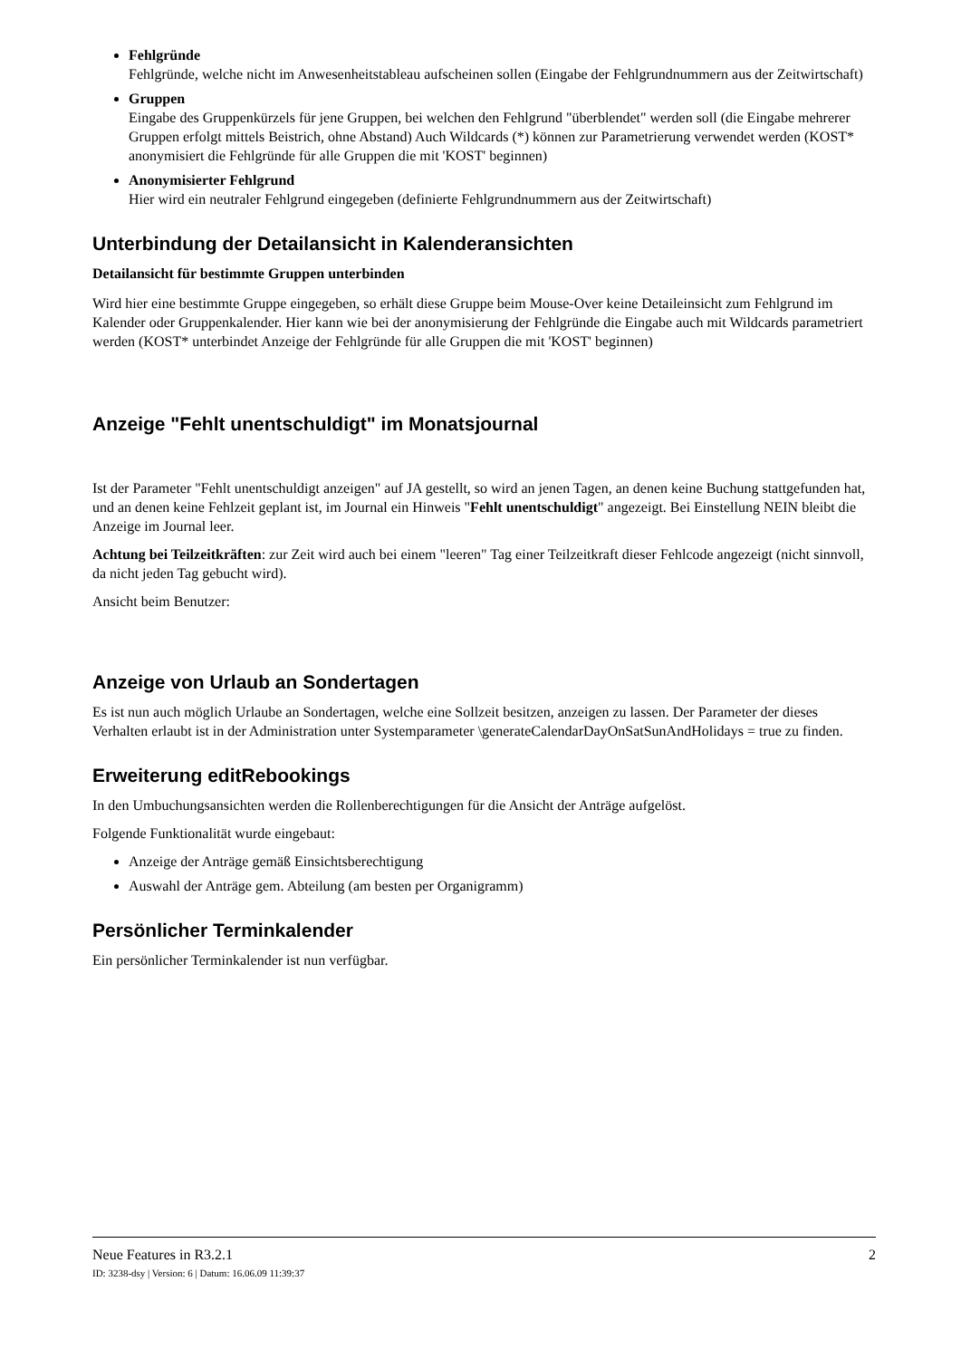Fehlgründe
Fehlgründe, welche nicht im Anwesenheitstableau aufscheinen sollen (Eingabe der Fehlgrundnummern aus der Zeitwirtschaft)
Gruppen
Eingabe des Gruppenkürzels für jene Gruppen, bei welchen den Fehlgrund "überblendet" werden soll (die Eingabe mehrerer Gruppen erfolgt mittels Beistrich, ohne Abstand) Auch Wildcards (*) können zur Parametrierung verwendet werden (KOST* anonymisiert die Fehlgründe für alle Gruppen die mit 'KOST' beginnen)
Anonymisierter Fehlgrund
Hier wird ein neutraler Fehlgrund eingegeben (definierte Fehlgrundnummern aus der Zeitwirtschaft)
Unterbindung der Detailansicht in Kalenderansichten
Detailansicht für bestimmte Gruppen unterbinden
Wird hier eine bestimmte Gruppe eingegeben, so erhält diese Gruppe beim Mouse-Over keine Detaileinsicht zum Fehlgrund im Kalender oder Gruppenkalender. Hier kann wie bei der anonymisierung der Fehlgründe die Eingabe auch mit Wildcards parametriert werden (KOST* unterbindet Anzeige der Fehlgründe für alle Gruppen die mit 'KOST' beginnen)
Anzeige "Fehlt unentschuldigt" im Monatsjournal
Ist der Parameter "Fehlt unentschuldigt anzeigen" auf JA gestellt, so wird an jenen Tagen, an denen keine Buchung stattgefunden hat, und an denen keine Fehlzeit geplant ist, im Journal ein Hinweis "Fehlt unentschuldigt" angezeigt. Bei Einstellung NEIN bleibt die Anzeige im Journal leer.
Achtung bei Teilzeitkräften: zur Zeit wird auch bei einem "leeren" Tag einer Teilzeitkraft dieser Fehlcode angezeigt (nicht sinnvoll, da nicht jeden Tag gebucht wird).
Ansicht beim Benutzer:
Anzeige von Urlaub an Sondertagen
Es ist nun auch möglich Urlaube an Sondertagen, welche eine Sollzeit besitzen, anzeigen zu lassen. Der Parameter der dieses Verhalten erlaubt ist in der Administration unter Systemparameter \generateCalendarDayOnSatSunAndHolidays = true zu finden.
Erweiterung editRebookings
In den Umbuchungsansichten werden die Rollenberechtigungen für die Ansicht der Anträge aufgelöst.
Folgende Funktionalität wurde eingebaut:
Anzeige der Anträge gemäß Einsichtsberechtigung
Auswahl der Anträge gem. Abteilung (am besten per Organigramm)
Persönlicher Terminkalender
Ein persönlicher Terminkalender ist nun verfügbar.
Neue Features in R3.2.1 2
ID: 3238-dsy | Version: 6 | Datum: 16.06.09 11:39:37